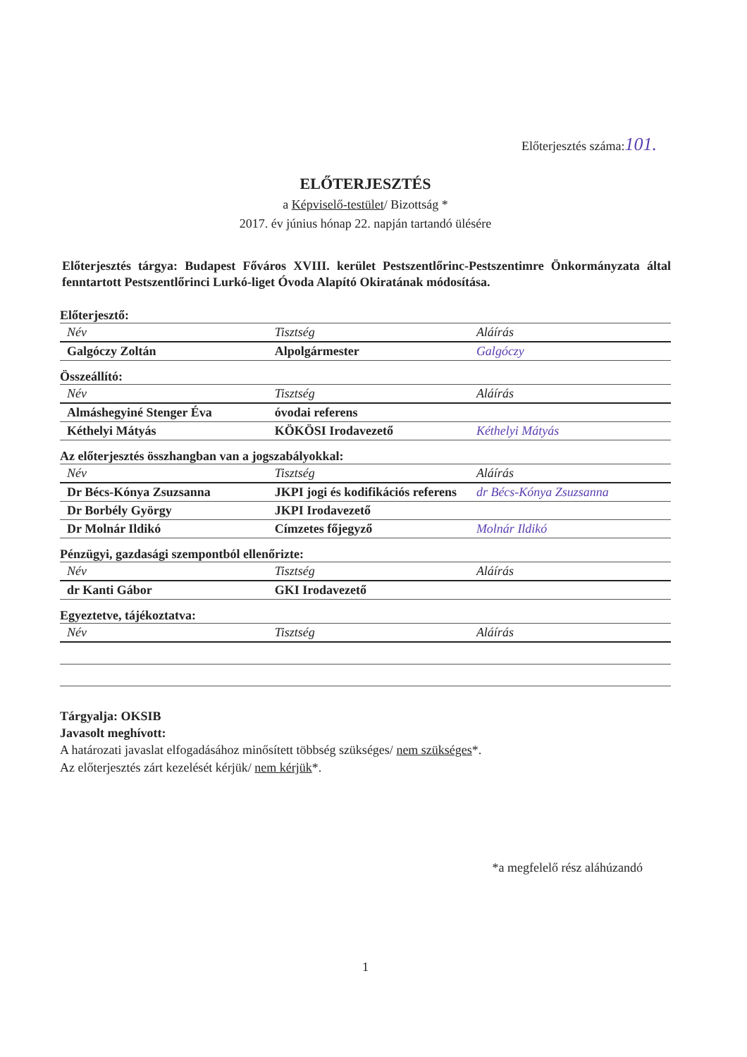Előterjesztés száma:101.
ELŐTERJESZTÉS
a Képviselő-testület/ Bizottság *
2017. év június hónap 22. napján tartandó ülésére
Előterjesztés tárgya: Budapest Főváros XVIII. kerület Pestszentlőrinc-Pestszentimre Önkormányzata által fenntartott Pestszentlőrinci Lurkó-liget Óvoda Alapító Okiratának módosítása.
Előterjesztő:
| Név | Tisztség | Aláírás |
| --- | --- | --- |
| Galgóczy Zoltán | Alpolgármester | Galgóczy |
Összeállító:
| Név | Tisztség | Aláírás |
| --- | --- | --- |
| Almáshegyiné Stenger Éva | óvodai referens | |
| Kéthelyi Mátyás | KÖKÖSI Irodavezető | Kéthelyi Mátyás |
Az előterjesztés összhangban van a jogszabályokkal:
| Név | Tisztség | Aláírás |
| --- | --- | --- |
| Dr Bécs-Kónya Zsuzsanna | JKPI jogi és kodifikációs referens | dr Bécs-Kónya Zsuzsanna |
| Dr Borbély György | JKPI Irodavezető | |
| Dr Molnár Ildikó | Címzetes főjegyző | Molnár Ildikó |
Pénzügyi, gazdasági szempontból ellenőrizte:
| Név | Tisztség | Aláírás |
| --- | --- | --- |
| dr Kanti Gábor | GKI Irodavezető | |
Egyeztetve, tájékoztatva:
| Név | Tisztség | Aláírás |
| --- | --- | --- |
Tárgyalja: OKSIB
Javasolt meghívott:
A határozati javaslat elfogadásához minősített többség szükséges/ nem szükséges*.
Az előterjesztés zárt kezelését kérjük/ nem kérjük*.
*a megfelelő rész aláhúzandó
1